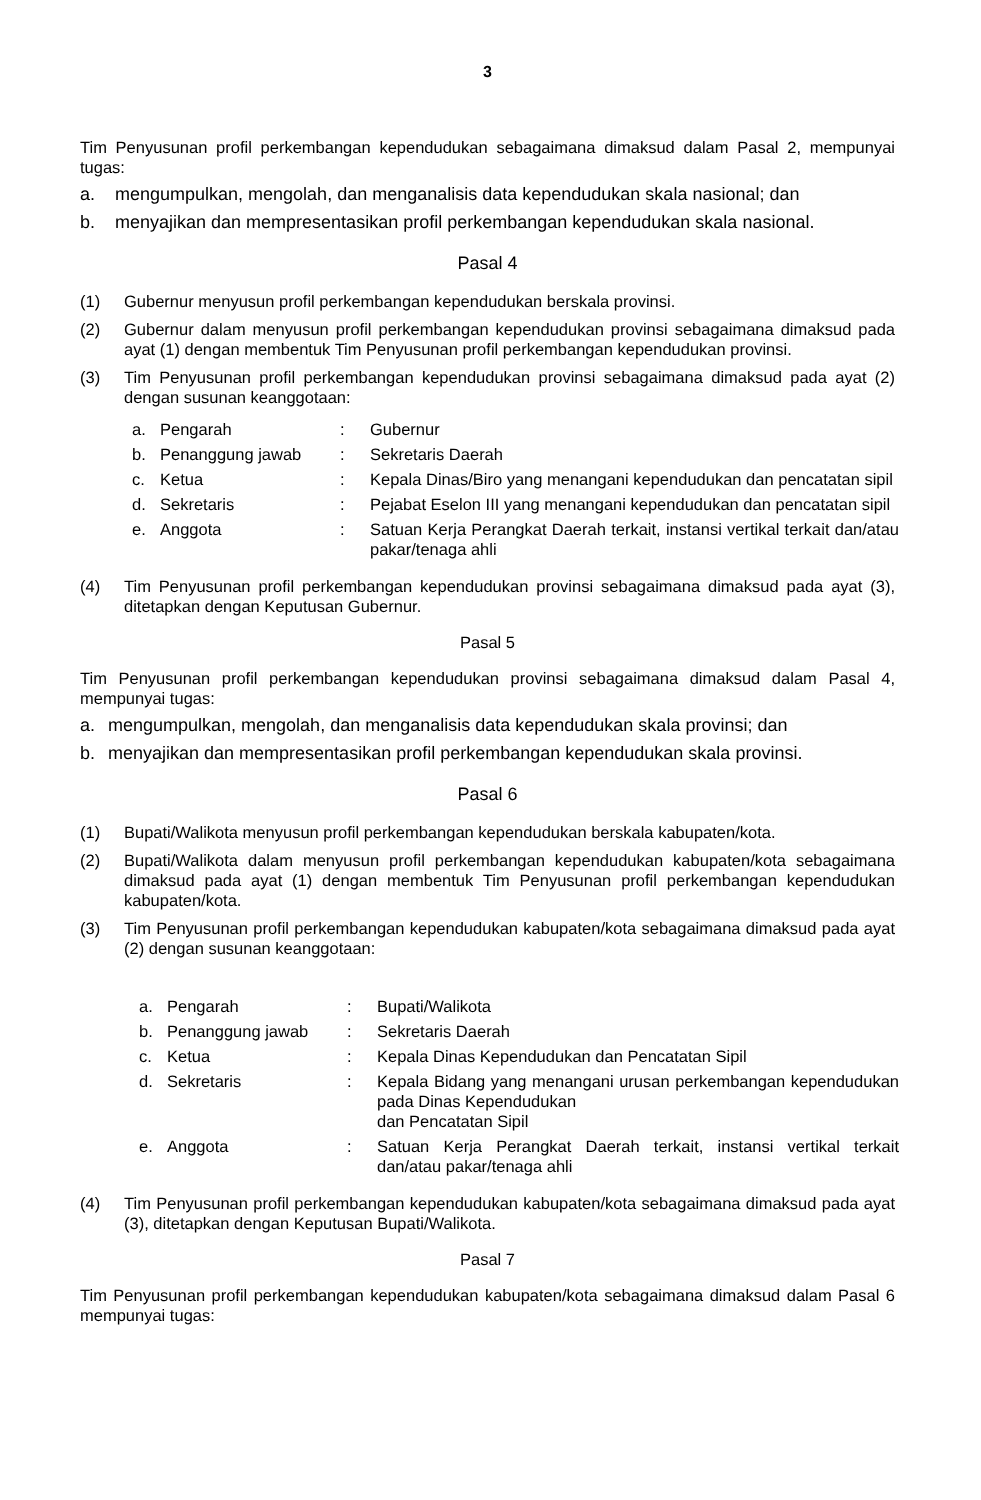3
Tim Penyusunan profil perkembangan kependudukan sebagaimana dimaksud dalam Pasal 2, mempunyai tugas:
a. mengumpulkan, mengolah, dan menganalisis data kependudukan skala nasional; dan
b. menyajikan dan mempresentasikan profil perkembangan kependudukan skala nasional.
Pasal 4
(1) Gubernur menyusun profil perkembangan kependudukan berskala provinsi.
(2) Gubernur dalam menyusun profil perkembangan kependudukan provinsi sebagaimana dimaksud pada ayat (1) dengan membentuk Tim Penyusunan profil perkembangan kependudukan provinsi.
(3) Tim Penyusunan profil perkembangan kependudukan provinsi sebagaimana dimaksud pada ayat (2) dengan susunan keanggotaan:
| a. | Pengarah | : | Gubernur |
| b. | Penanggung jawab | : | Sekretaris Daerah |
| c. | Ketua | : | Kepala Dinas/Biro yang menangani kependudukan dan pencatatan sipil |
| d. | Sekretaris | : | Pejabat Eselon III yang menangani kependudukan dan pencatatan sipil |
| e. | Anggota | : | Satuan Kerja Perangkat Daerah terkait, instansi vertikal terkait dan/atau pakar/tenaga ahli |
(4) Tim Penyusunan profil perkembangan kependudukan provinsi sebagaimana dimaksud pada ayat (3), ditetapkan dengan Keputusan Gubernur.
Pasal 5
Tim Penyusunan profil perkembangan kependudukan provinsi sebagaimana dimaksud dalam Pasal 4, mempunyai tugas:
a. mengumpulkan, mengolah, dan menganalisis data kependudukan skala provinsi; dan
b. menyajikan dan mempresentasikan profil perkembangan kependudukan skala provinsi.
Pasal 6
(1) Bupati/Walikota menyusun profil perkembangan kependudukan berskala kabupaten/kota.
(2) Bupati/Walikota dalam menyusun profil perkembangan kependudukan kabupaten/kota sebagaimana dimaksud pada ayat (1) dengan membentuk Tim Penyusunan profil perkembangan kependudukan kabupaten/kota.
(3) Tim Penyusunan profil perkembangan kependudukan kabupaten/kota sebagaimana dimaksud pada ayat (2) dengan susunan keanggotaan:
| a. | Pengarah | : | Bupati/Walikota |
| b. | Penanggung jawab | : | Sekretaris Daerah |
| c. | Ketua | : | Kepala Dinas Kependudukan dan Pencatatan Sipil |
| d. | Sekretaris | : | Kepala Bidang yang menangani urusan perkembangan kependudukan pada Dinas Kependudukan dan Pencatatan Sipil |
| e. | Anggota | : | Satuan Kerja Perangkat Daerah terkait, instansi vertikal terkait dan/atau pakar/tenaga ahli |
(4) Tim Penyusunan profil perkembangan kependudukan kabupaten/kota sebagaimana dimaksud pada ayat (3), ditetapkan dengan Keputusan Bupati/Walikota.
Pasal 7
Tim Penyusunan profil perkembangan kependudukan kabupaten/kota sebagaimana dimaksud dalam Pasal 6 mempunyai tugas: